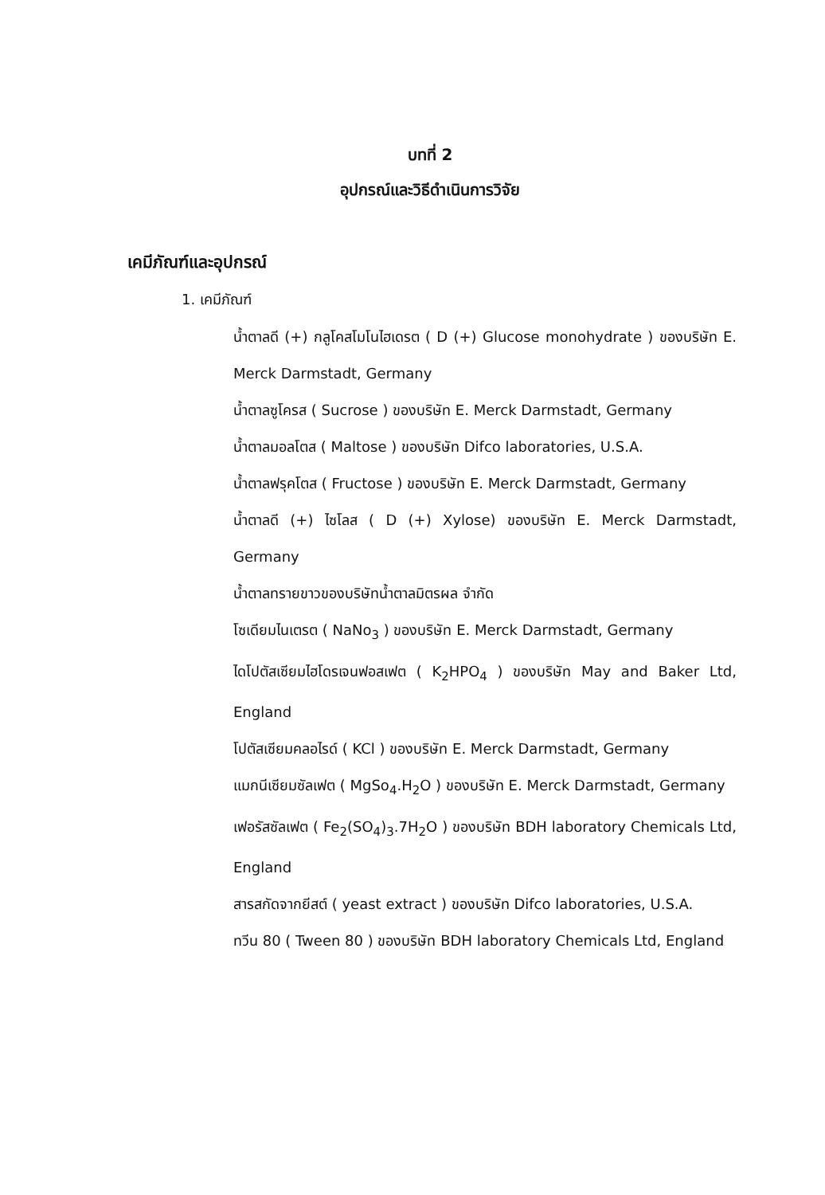บทที่ 2
อุปกรณ์และวิธีดำเนินการวิจัย
เคมีภัณฑ์และอุปกรณ์
1. เคมีภัณฑ์
น้ำตาลดี (+) กลูโคสโมโนไฮเดรต ( D (+) Glucose monohydrate ) ของบริษัท E. Merck Darmstadt, Germany
น้ำตาลซูโครส ( Sucrose ) ของบริษัท E. Merck Darmstadt, Germany
น้ำตาลมอลโตส ( Maltose ) ของบริษัท Difco laboratories, U.S.A.
น้ำตาลฟรุคโตส ( Fructose ) ของบริษัท E. Merck Darmstadt, Germany
น้ำตาลดี (+) ไซโลส ( D (+) Xylose) ของบริษัท E. Merck Darmstadt, Germany
น้ำตาลทรายขาวของบริษัทน้ำตาลมิตรผล จำกัด
โซเดียมไนเตรต ( NaNo<sub>3</sub> ) ของบริษัท E. Merck Darmstadt, Germany
ไดโปตัสเซียมไฮโดรเจนฟอสเฟต ( K<sub>2</sub>HPO<sub>4</sub> ) ของบริษัท May and Baker Ltd, England
โปตัสเซียมคลอไรด์ ( KCl ) ของบริษัท E. Merck Darmstadt, Germany
แมกนีเซียมซัลเฟต ( MgSo<sub>4</sub>.H<sub>2</sub>O ) ของบริษัท E. Merck Darmstadt, Germany
เฟอรัสซัลเฟต ( Fe<sub>2</sub>(SO<sub>4</sub>)<sub>3</sub>.7H<sub>2</sub>O ) ของบริษัท BDH laboratory Chemicals Ltd, England
สารสกัดจากยีสต์ ( yeast extract ) ของบริษัท Difco laboratories, U.S.A.
ทวีน 80 ( Tween 80 ) ของบริษัท BDH laboratory Chemicals Ltd, England